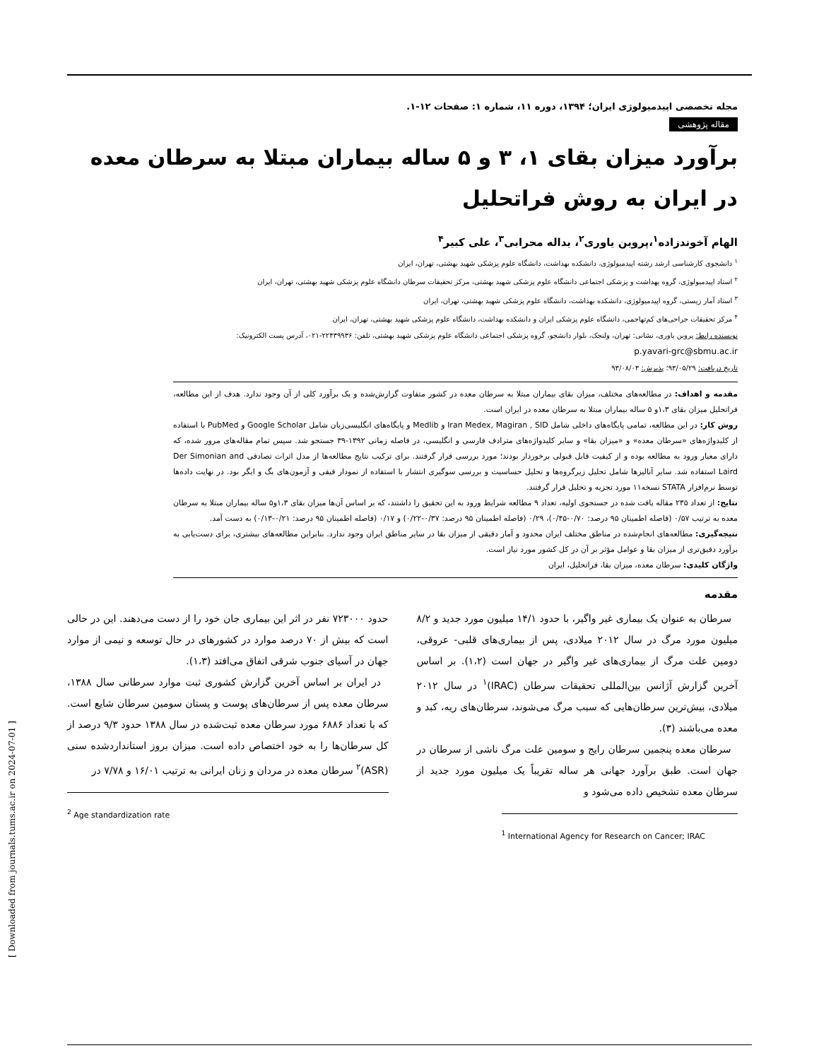مجله تخصصی اپیدمیولوژی ایران؛ ۱۳۹۴، دوره ۱۱، شماره ۱: صفحات ۱۲-۱.
مقاله پژوهشی
برآورد میزان بقای ۱، ۳ و ۵ ساله بیماران مبتلا به سرطان معده در ایران به روش فراتحلیل
الهام آخوندزاده<sup>۱</sup>،پروین یاوری<sup>۲</sup>، یداله محرابی<sup>۳</sup>، علی کبیر<sup>۴</sup>
<sup>۱</sup> دانشجوی کارشناسی ارشد رشته اپیدمیولوژی، دانشکده بهداشت، دانشگاه علوم پزشکی شهید بهشتی، تهران، ایران
<sup>۲</sup> استاد اپیدمیولوژی، گروه بهداشت و پزشکی اجتماعی دانشگاه علوم پزشکی شهید بهشتی، مرکز تحقیقات سرطان دانشگاه علوم پزشکی شهید بهشتی، تهران، ایران
<sup>۳</sup> استاد آمار زیستی، گروه اپیدمیولوژی، دانشکده بهداشت، دانشگاه علوم پزشکی شهید بهشتی، تهران، ایران
<sup>۴</sup> مرکز تحقیقات جراحی‌های کم‌تهاجمی، دانشگاه علوم پزشکی ایران و دانشکده بهداشت، دانشگاه علوم پزشکی شهید بهشتی، تهران، ایران
نویسنده رابط: پروین یاوری، نشانی: تهران، ولنجک، بلوار دانشجو، گروه پزشکی اجتماعی دانشگاه علوم پزشکی شهید بهشتی، تلفن: ۲۲۴۳۹۹۳۶-۰۲۱، آدرس پست الکترونیک:
p.yavari-grc@sbmu.ac.ir
تاریخ دریافت: ۹۳/۰۵/۲۹؛ پذیرش: ۹۳/۰۸/۰۳
مقدمه و اهداف: در مطالعه‌های مختلف، میزان بقای بیماران مبتلا به سرطان معده در کشور متفاوت گزارش‌شده و یک برآورد کلی از آن وجود ندارد. هدف از این مطالعه، فراتحلیل میزان بقای ۱،۳و ۵ ساله بیماران مبتلا به سرطان معده در ایران است.
روش کار: در این مطالعه، تمامی پایگاه‌های داخلی شامل Iran Medex, Magiran , SID و Medlib و پایگاه‌های انگلیسی‌زبان شامل Google Scholar و PubMed با استفاده از کلیدواژه‌های «سرطان معده» و «میزان بقا» و سایر کلیدواژه‌های مترادف فارسی و انگلیسی، در فاصله زمانی ۱۳۹۲-۳۹ جستجو شد. سپس تمام مقاله‌های مرور شده، که دارای معیار ورود به مطالعه بوده و از کیفیت قابل قبولی برخوردار بودند؛ مورد بررسی قرار گرفتند. برای ترکیب نتایج مطالعه‌ها از مدل اثرات تصادفی Der Simonian and Laird استفاده شد. سایر آنالیزها شامل تحلیل زیرگروه‌ها و تحلیل حساسیت و بررسی سوگیری انتشار با استفاده از نمودار قیفی و آزمون‌های بگ و ایگر بود. در نهایت داده‌ها توسط نرم‌افزار STATA نسخه۱۱ مورد تجزیه و تحلیل قرار گرفتند.
نتایج: از تعداد ۲۳۵ مقاله یافت شده در جستجوی اولیه، تعداد ۹ مطالعه شرایط ورود به این تحقیق را داشتند، که بر اساس آن‌ها میزان بقای ۱،۳و۵ ساله بیماران مبتلا به سرطان معده به ترتیب ۰/۵۷ (فاصله اطمینان ۹۵ درصد: ۰/۷۰-۰/۴۵)، ۰/۲۹ (فاصله اطمینان ۹۵ درصد: ۰/۳۷-۰/۲۲) و ۰/۱۷ (فاصله اطمینان ۹۵ درصد: ۰/۲۱-۰/۱۳) به دست آمد.
نتیجه‌گیری: مطالعه‌های انجام‌شده در مناطق مختلف ایران محدود و آمار دقیقی از میزان بقا در سایر مناطق ایران وجود ندارد. بنابراین مطالعه‌های بیشتری، برای دست‌یابی به برآورد دقیق‌تری از میزان بقا و عوامل مؤثر بر آن در کل کشور مورد نیاز است.
واژگان کلیدی: سرطان معده، میزان بقا، فراتحلیل، ایران
مقدمه
سرطان به عنوان یک بیماری غیر واگیر، با حدود ۱۴/۱ میلیون مورد جدید و ۸/۲ میلیون مورد مرگ در سال ۲۰۱۲ میلادی، پس از بیماری‌های قلبی- عروقی، دومین علت مرگ از بیماری‌های غیر واگیر در جهان است (۱،۲). بر اساس آخرین گزارش آژانس بین‌المللی تحقیقات سرطان (IRAC)<sup>۱</sup> در سال ۲۰۱۲ میلادی، بیش‌ترین سرطان‌هایی که سبب مرگ می‌شوند، سرطان‌های ریه، کبد و معده می‌باشند (۳).
سرطان معده پنجمین سرطان رایج و سومین علت مرگ ناشی از سرطان در جهان است. طبق برآورد جهانی هر ساله تقریباً یک میلیون مورد جدید از سرطان معده تشخیص داده می‌شود و
<sup>1</sup> International Agency for Research on Cancer; IRAC
حدود ۷۲۳۰۰۰ نفر در اثر این بیماری جان خود را از دست می‌دهند. این در حالی است که بیش از ۷۰ درصد موارد در کشورهای در حال توسعه و نیمی از موارد جهان در آسیای جنوب شرقی اتفاق می‌افتد (۱،۳).
در ایران بر اساس آخرین گزارش کشوری ثبت موارد سرطانی سال ۱۳۸۸، سرطان معده پس از سرطان‌های پوست و پستان سومین سرطان شایع است. که با تعداد ۶۸۸۶ مورد سرطان معده ثبت‌شده در سال ۱۳۸۸ حدود ۹/۳ درصد از کل سرطان‌ها را به خود اختصاص داده است. میزان بروز استانداردشده سنی (ASR)<sup>۲</sup> سرطان معده در مردان و زنان ایرانی به ترتیب ۱۶/۰۱ و ۷/۷۸ در
<sup>2</sup> Age standardization rate
[ Downloaded from journals.tums.ac.ir on 2024-07-01 ]